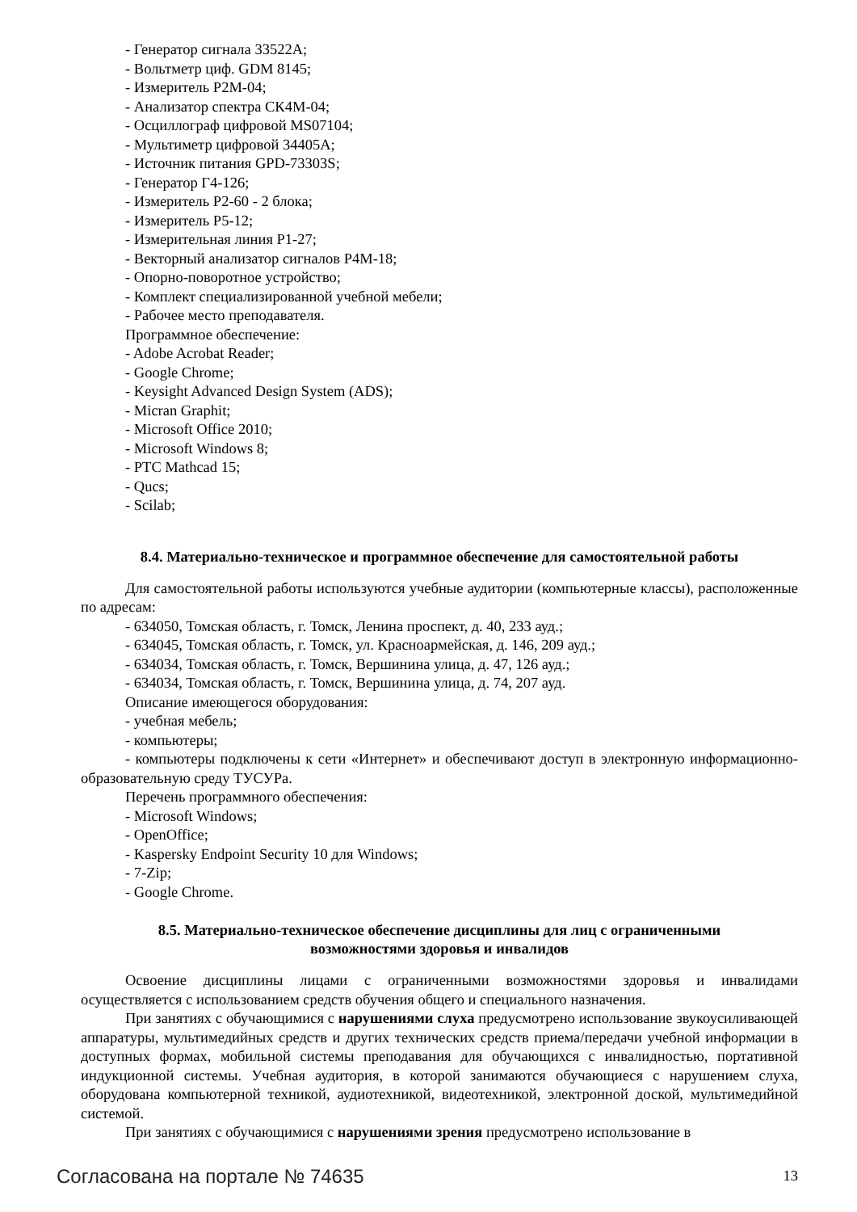- Генератор сигнала 33522A;
- Вольтметр циф. GDM 8145;
- Измеритель P2M-04;
- Анализатор спектра СК4М-04;
- Осциллограф цифровой MS07104;
- Мультиметр цифровой 34405A;
- Источник питания GPD-73303S;
- Генератор Г4-126;
- Измеритель Р2-60 - 2 блока;
- Измеритель Р5-12;
- Измерительная линия Р1-27;
- Векторный анализатор сигналов Р4М-18;
- Опорно-поворотное устройство;
- Комплект специализированной учебной мебели;
- Рабочее место преподавателя.
Программное обеспечение:
- Adobe Acrobat Reader;
- Google Chrome;
- Keysight Advanced Design System (ADS);
- Micran Graphit;
- Microsoft Office 2010;
- Microsoft Windows 8;
- PTC Mathcad 15;
- Qucs;
- Scilab;
8.4. Материально-техническое и программное обеспечение для самостоятельной работы
Для самостоятельной работы используются учебные аудитории (компьютерные классы), расположенные по адресам:
- 634050, Томская область, г. Томск, Ленина проспект, д. 40, 233 ауд.;
- 634045, Томская область, г. Томск, ул. Красноармейская, д. 146, 209 ауд.;
- 634034, Томская область, г. Томск, Вершинина улица, д. 47, 126 ауд.;
- 634034, Томская область, г. Томск, Вершинина улица, д. 74, 207 ауд.
Описание имеющегося оборудования:
- учебная мебель;
- компьютеры;
- компьютеры подключены к сети «Интернет» и обеспечивают доступ в электронную информационно-образовательную среду ТУСУРа.
Перечень программного обеспечения:
- Microsoft Windows;
- OpenOffice;
- Kaspersky Endpoint Security 10 для Windows;
- 7-Zip;
- Google Chrome.
8.5. Материально-техническое обеспечение дисциплины для лиц с ограниченными
возможностями здоровья и инвалидов
Освоение дисциплины лицами с ограниченными возможностями здоровья и инвалидами осуществляется с использованием средств обучения общего и специального назначения.
При занятиях с обучающимися с нарушениями слуха предусмотрено использование звукоусиливающей аппаратуры, мультимедийных средств и других технических средств приема/передачи учебной информации в доступных формах, мобильной системы преподавания для обучающихся с инвалидностью, портативной индукционной системы. Учебная аудитория, в которой занимаются обучающиеся с нарушением слуха, оборудована компьютерной техникой, аудиотехникой, видеотехникой, электронной доской, мультимедийной системой.
При занятиях с обучающимися с нарушениями зрения предусмотрено использование в
Согласована на портале № 74635 13